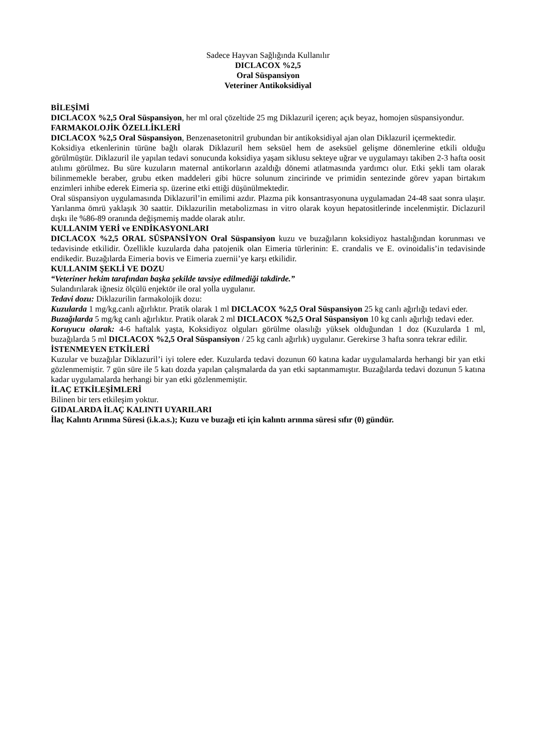Sadece Hayvan Sağlığında Kullanılır
DICLACOX %2,5
Oral Süspansiyon
Veteriner Antikoksidiyal
BİLEŞİMİ
DICLACOX %2,5 Oral Süspansiyon, her ml oral çözeltide 25 mg Diklazuril içeren; açık beyaz, homojen süspansiyondur.
FARMAKOLOJİK ÖZELLİKLERİ
DICLACOX %2,5 Oral Süspansiyon, Benzenasetonitril grubundan bir antikoksidiyal ajan olan Diklazuril içermektedir.
Koksidiya etkenlerinin türüne bağlı olarak Diklazuril hem seksüel hem de aseksüel gelişme dönemlerine etkili olduğu görülmüştür. Diklazuril ile yapılan tedavi sonucunda koksidiya yaşam siklusu sekteye uğrar ve uygulamayı takiben 2-3 hafta oosit atılımı görülmez. Bu süre kuzuların maternal antikorların azaldığı dönemi atlatmasında yardımcı olur. Etki şekli tam olarak bilinmemekle beraber, grubu etken maddeleri gibi hücre solunum zincirinde ve primidin sentezinde görev yapan birtakım enzimleri inhibe ederek Eimeria sp. üzerine etki ettiği düşünülmektedir.
Oral süspansiyon uygulamasında Diklazuril’in emilimi azdır. Plazma pik konsantrasyonuna uygulamadan 24-48 saat sonra ulaşır. Yarılanma ömrü yaklaşık 30 saattir. Diklazurilin metabolizması in vitro olarak koyun hepatositlerinde incelenmiştir. Diclazuril dışkı ile %86-89 oranında değişmemiş madde olarak atılır.
KULLANIM YERİ ve ENDİKASYONLARI
DICLACOX %2,5 ORAL SÜSPANSİYON Oral Süspansiyon kuzu ve buzağıların koksidiyoz hastalığından korunması ve tedavisinde etkilidir. Özellikle kuzularda daha patojenik olan Eimeria türlerinin: E. crandalis ve E. ovinoidalis’in tedavisinde endikedir. Buzağılarda Eimeria bovis ve Eimeria zuernii’ye karşı etkilidir.
KULLANIM ŞEKLİ VE DOZU
“Veteriner hekim tarafından başka şekilde tavsiye edilmediği takdirde.”
Sulandırılarak iğnesiz ölçülü enjektör ile oral yolla uygulanır.
Tedavi dozu: Diklazurilin farmakolojik dozu:
Kuzularda 1 mg/kg.canlı ağırlıktır. Pratik olarak 1 ml DICLACOX %2,5 Oral Süspansiyon 25 kg canlı ağırlığı tedavi eder.
Buzağılarda 5 mg/kg canlı ağırlıktır. Pratik olarak 2 ml DICLACOX %2,5 Oral Süspansiyon 10 kg canlı ağırlığı tedavi eder.
Koruyucu olarak: 4-6 haftalık yaşta, Koksidiyoz olguları görülme olasılığı yüksek olduğundan 1 doz (Kuzularda 1 ml, buzağılarda 5 ml DICLACOX %2,5 Oral Süspansiyon / 25 kg canlı ağırlık) uygulanır. Gerekirse 3 hafta sonra tekrar edilir.
İSTENMEYEN ETKİLERİ
Kuzular ve buzağılar Diklazuril’i iyi tolere eder. Kuzularda tedavi dozunun 60 katına kadar uygulamalarda herhangi bir yan etki gözlenmemiştir. 7 gün süre ile 5 katı dozda yapılan çalışmalarda da yan etki saptanmamıştır. Buzağılarda tedavi dozunun 5 katına kadar uygulamalarda herhangi bir yan etki gözlenmemiştir.
İLAÇ ETKİLEŞİMLERİ
Bilinen bir ters etkileşim yoktur.
GIDALARDA İLAÇ KALINTI UYARILARI
İlaç Kalıntı Arınma Süresi (i.k.a.s.); Kuzu ve buzağı eti için kalıntı arınma süresi sıfır (0) gündür.